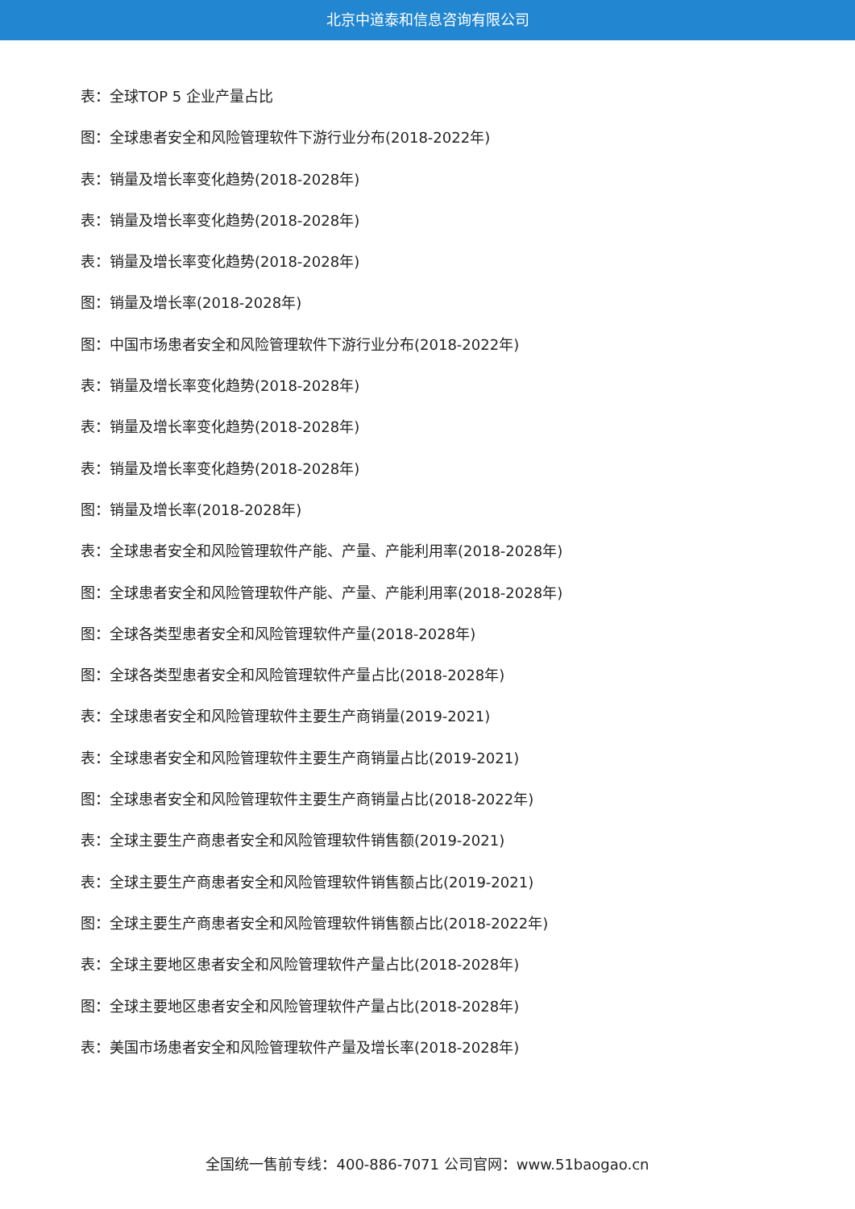北京中道泰和信息咨询有限公司
表：全球TOP 5 企业产量占比
图：全球患者安全和风险管理软件下游行业分布(2018-2022年)
表：销量及增长率变化趋势(2018-2028年)
表：销量及增长率变化趋势(2018-2028年)
表：销量及增长率变化趋势(2018-2028年)
图：销量及增长率(2018-2028年)
图：中国市场患者安全和风险管理软件下游行业分布(2018-2022年)
表：销量及增长率变化趋势(2018-2028年)
表：销量及增长率变化趋势(2018-2028年)
表：销量及增长率变化趋势(2018-2028年)
图：销量及增长率(2018-2028年)
表：全球患者安全和风险管理软件产能、产量、产能利用率(2018-2028年)
图：全球患者安全和风险管理软件产能、产量、产能利用率(2018-2028年)
图：全球各类型患者安全和风险管理软件产量(2018-2028年)
图：全球各类型患者安全和风险管理软件产量占比(2018-2028年)
表：全球患者安全和风险管理软件主要生产商销量(2019-2021)
表：全球患者安全和风险管理软件主要生产商销量占比(2019-2021)
图：全球患者安全和风险管理软件主要生产商销量占比(2018-2022年)
表：全球主要生产商患者安全和风险管理软件销售额(2019-2021)
表：全球主要生产商患者安全和风险管理软件销售额占比(2019-2021)
图：全球主要生产商患者安全和风险管理软件销售额占比(2018-2022年)
表：全球主要地区患者安全和风险管理软件产量占比(2018-2028年)
图：全球主要地区患者安全和风险管理软件产量占比(2018-2028年)
表：美国市场患者安全和风险管理软件产量及增长率(2018-2028年)
全国统一售前专线：400-886-7071 公司官网：www.51baogao.cn